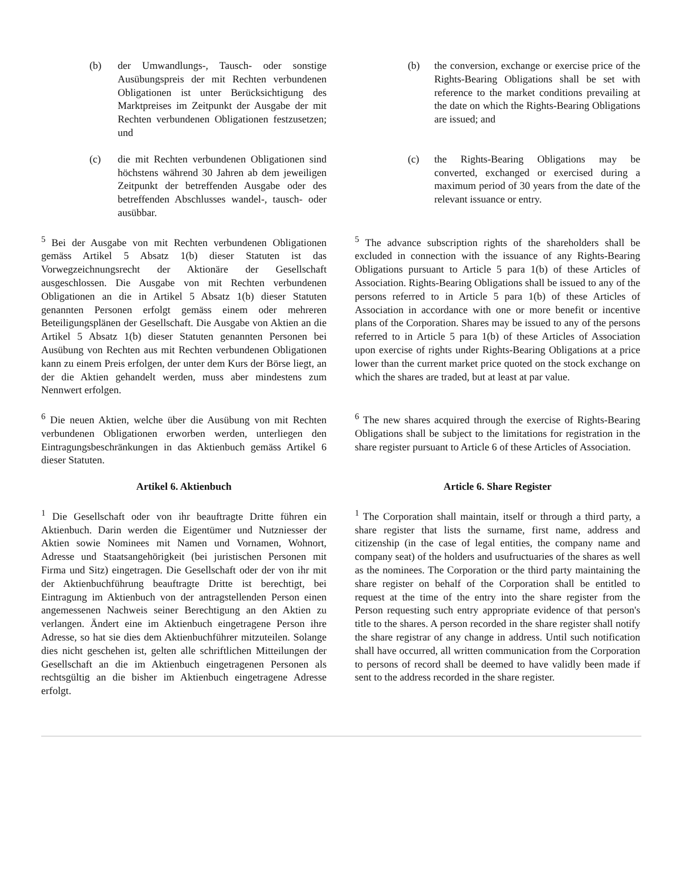(b) der Umwandlungs-, Tausch- oder sonstige Ausübungspreis der mit Rechten verbundenen Obligationen ist unter Berücksichtigung des Marktpreises im Zeitpunkt der Ausgabe der mit Rechten verbundenen Obligationen festzusetzen; und
(b) the conversion, exchange or exercise price of the Rights-Bearing Obligations shall be set with reference to the market conditions prevailing at the date on which the Rights-Bearing Obligations are issued; and
(c) die mit Rechten verbundenen Obligationen sind höchstens während 30 Jahren ab dem jeweiligen Zeitpunkt der betreffenden Ausgabe oder des betreffenden Abschlusses wandel-, tausch- oder ausübbar.
(c) the Rights-Bearing Obligations may be converted, exchanged or exercised during a maximum period of 30 years from the date of the relevant issuance or entry.
<sup>5</sup> Bei der Ausgabe von mit Rechten verbundenen Obligationen gemäss Artikel 5 Absatz 1(b) dieser Statuten ist das Vorwegzeichnungsrecht der Aktionäre der Gesellschaft ausgeschlossen. Die Ausgabe von mit Rechten verbundenen Obligationen an die in Artikel 5 Absatz 1(b) dieser Statuten genannten Personen erfolgt gemäss einem oder mehreren Beteiligungsplänen der Gesellschaft. Die Ausgabe von Aktien an die Artikel 5 Absatz 1(b) dieser Statuten genannten Personen bei Ausübung von Rechten aus mit Rechten verbundenen Obligationen kann zu einem Preis erfolgen, der unter dem Kurs der Börse liegt, an der die Aktien gehandelt werden, muss aber mindestens zum Nennwert erfolgen.
<sup>5</sup> The advance subscription rights of the shareholders shall be excluded in connection with the issuance of any Rights-Bearing Obligations pursuant to Article 5 para 1(b) of these Articles of Association. Rights-Bearing Obligations shall be issued to any of the persons referred to in Article 5 para 1(b) of these Articles of Association in accordance with one or more benefit or incentive plans of the Corporation. Shares may be issued to any of the persons referred to in Article 5 para 1(b) of these Articles of Association upon exercise of rights under Rights-Bearing Obligations at a price lower than the current market price quoted on the stock exchange on which the shares are traded, but at least at par value.
<sup>6</sup> Die neuen Aktien, welche über die Ausübung von mit Rechten verbundenen Obligationen erworben werden, unterliegen den Eintragungsbeschränkungen in das Aktienbuch gemäss Artikel 6 dieser Statuten.
<sup>6</sup> The new shares acquired through the exercise of Rights-Bearing Obligations shall be subject to the limitations for registration in the share register pursuant to Article 6 of these Articles of Association.
Artikel 6. Aktienbuch Article 6. Share Register
<sup>1</sup> Die Gesellschaft oder von ihr beauftragte Dritte führen ein Aktienbuch. Darin werden die Eigentümer und Nutzniesser der Aktien sowie Nominees mit Namen und Vornamen, Wohnort, Adresse und Staatsangehörigkeit (bei juristischen Personen mit Firma und Sitz) eingetragen. Die Gesellschaft oder der von ihr mit der Aktienbuchführung beauftragte Dritte ist berechtigt, bei Eintragung im Aktienbuch von der antragstellenden Person einen angemessenen Nachweis seiner Berechtigung an den Aktien zu verlangen. Ändert eine im Aktienbuch eingetragene Person ihre Adresse, so hat sie dies dem Aktienbuchführer mitzuteilen. Solange dies nicht geschehen ist, gelten alle schriftlichen Mitteilungen der Gesellschaft an die im Aktienbuch eingetragenen Personen als rechtsgültig an die bisher im Aktienbuch eingetragene Adresse erfolgt.
<sup>1</sup> The Corporation shall maintain, itself or through a third party, a share register that lists the surname, first name, address and citizenship (in the case of legal entities, the company name and company seat) of the holders and usufructuaries of the shares as well as the nominees. The Corporation or the third party maintaining the share register on behalf of the Corporation shall be entitled to request at the time of the entry into the share register from the Person requesting such entry appropriate evidence of that person's title to the shares. A person recorded in the share register shall notify the share registrar of any change in address. Until such notification shall have occurred, all written communication from the Corporation to persons of record shall be deemed to have validly been made if sent to the address recorded in the share register.